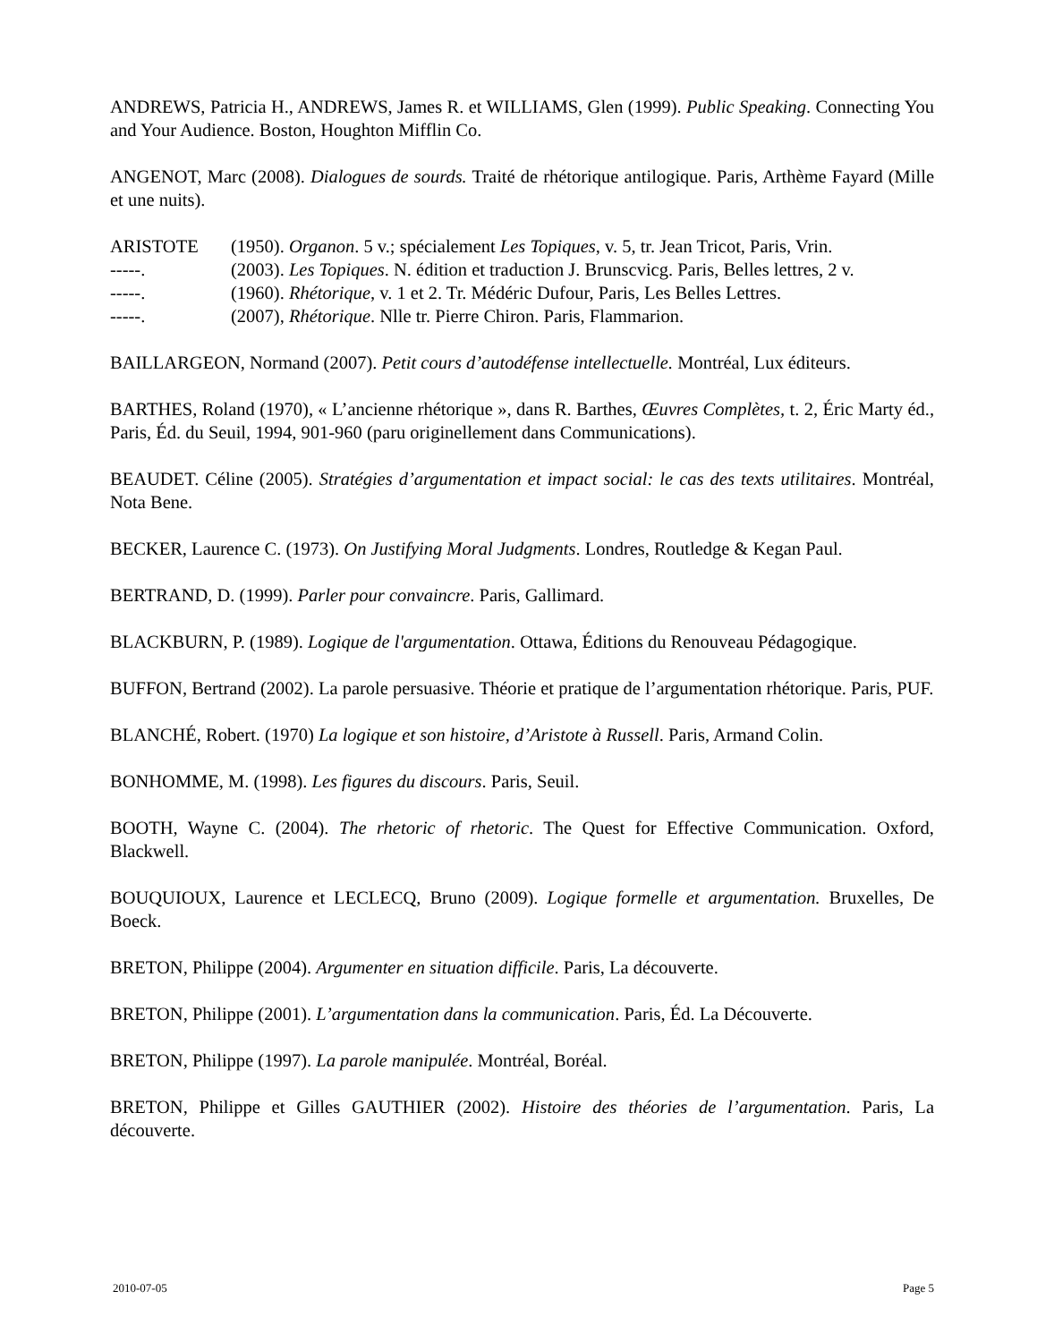ANDREWS, Patricia H., ANDREWS, James R. et WILLIAMS, Glen (1999). Public Speaking. Connecting You and Your Audience. Boston, Houghton Mifflin Co.
ANGENOT, Marc (2008). Dialogues de sourds. Traité de rhétorique antilogique. Paris, Arthème Fayard (Mille et une nuits).
ARISTOTE (1950). Organon. 5 v.; spécialement Les Topiques, v. 5, tr. Jean Tricot, Paris, Vrin.
-----. (2003). Les Topiques. N. édition et traduction J. Brunscvicg. Paris, Belles lettres, 2 v.
-----. (1960). Rhétorique, v. 1 et 2. Tr. Médéric Dufour, Paris, Les Belles Lettres.
-----. (2007), Rhétorique. Nlle tr. Pierre Chiron. Paris, Flammarion.
BAILLARGEON, Normand (2007). Petit cours d’autodéfense intellectuelle. Montréal, Lux éditeurs.
BARTHES, Roland (1970), « L’ancienne rhétorique », dans R. Barthes, Œuvres Complètes, t. 2, Éric Marty éd., Paris, Éd. du Seuil, 1994, 901-960 (paru originellement dans Communications).
BEAUDET. Céline (2005). Stratégies d’argumentation et impact social: le cas des texts utilitaires. Montréal, Nota Bene.
BECKER, Laurence C. (1973). On Justifying Moral Judgments. Londres, Routledge & Kegan Paul.
BERTRAND, D. (1999). Parler pour convaincre. Paris, Gallimard.
BLACKBURN, P. (1989). Logique de l'argumentation. Ottawa, Éditions du Renouveau Pédagogique.
BUFFON, Bertrand (2002). La parole persuasive. Théorie et pratique de l’argumentation rhétorique. Paris, PUF.
BLANCHÉ, Robert. (1970) La logique et son histoire, d’Aristote à Russell. Paris, Armand Colin.
BONHOMME, M. (1998). Les figures du discours. Paris, Seuil.
BOOTH, Wayne C. (2004). The rhetoric of rhetoric. The Quest for Effective Communication. Oxford, Blackwell.
BOUQUIOUX, Laurence et LECLECQ, Bruno (2009). Logique formelle et argumentation. Bruxelles, De Boeck.
BRETON, Philippe (2004). Argumenter en situation difficile. Paris, La découverte.
BRETON, Philippe (2001). L’argumentation dans la communication. Paris, Éd. La Découverte.
BRETON, Philippe (1997). La parole manipulée. Montréal, Boréal.
BRETON, Philippe et Gilles GAUTHIER (2002). Histoire des théories de l’argumentation. Paris, La découverte.
2010-07-05 Page 5